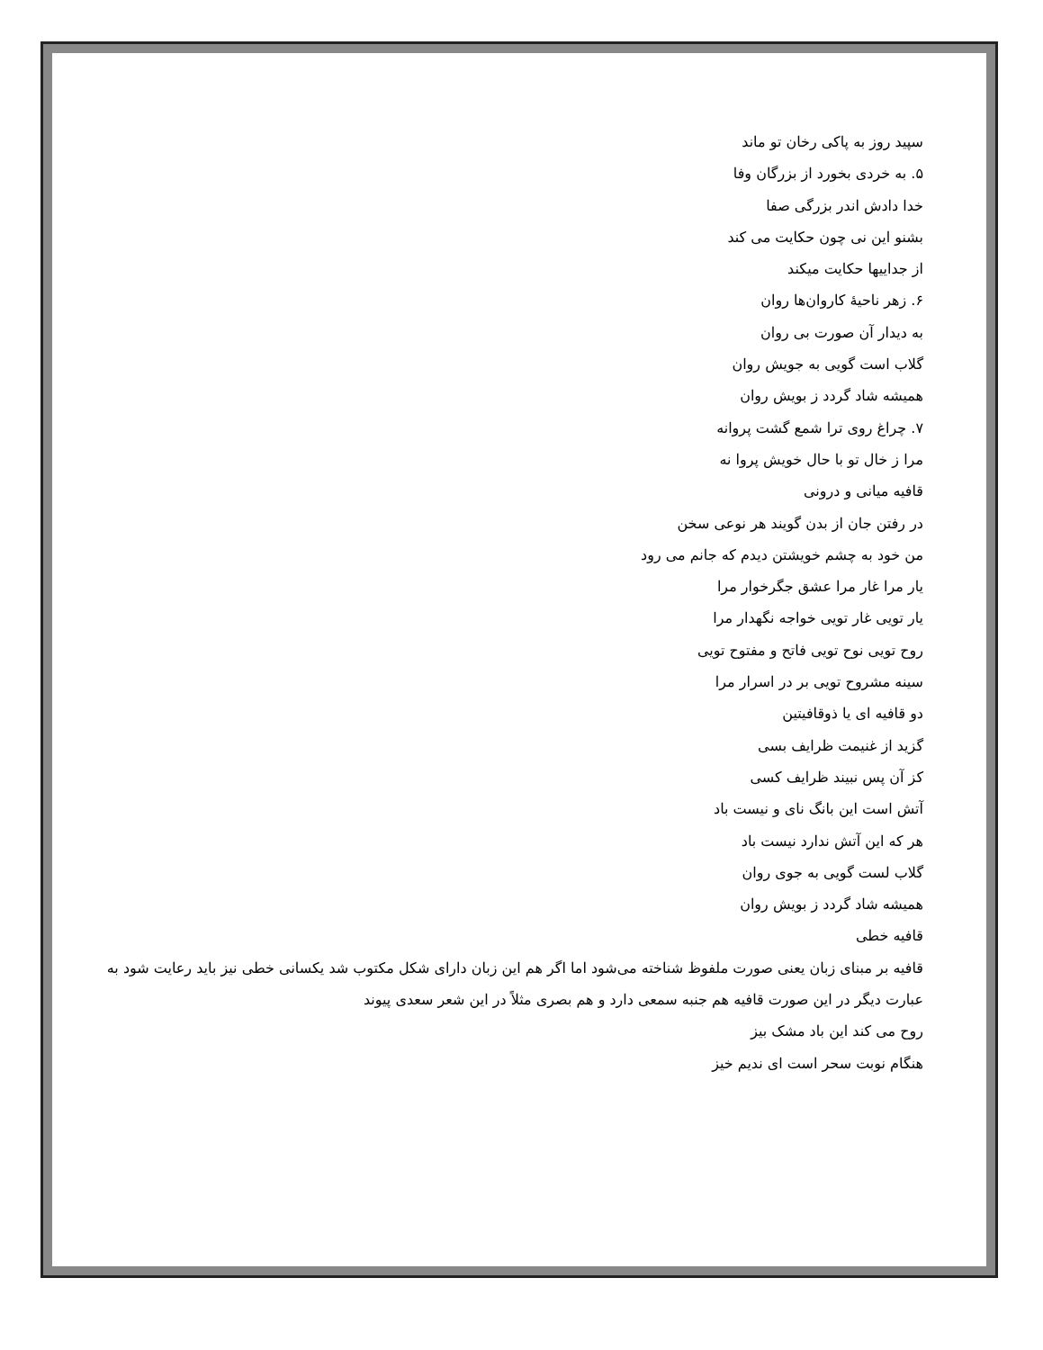سپید روز به پاکی رخان تو ماند
۵. به خردی بخورد از بزرگان وفا
خدا دادش اندر بزرگی صفا
بشنو این نی چون حکایت می کند
از جداییها حکایت میکند
۶. زهر ناحیهٔ کاروان‌ها روان
به دیدار آن صورت بی روان
گلاب است گویی به جویش روان
همیشه شاد گردد ز بویش روان
۷. چراغ روی ترا شمع گشت پروانه
مرا ز خال تو با حال خویش پروا نه
قافیه میانی و درونی
در رفتن جان از بدن گویند هر نوعی سخن
من خود به چشم خویشتن دیدم که جانم می رود
یار مرا غار مرا عشق جگرخوار مرا
یار تویی غار تویی خواجه نگهدار مرا
روح تویی نوح تویی فاتح و مفتوح تویی
سینه مشروح تویی بر در اسرار مرا
دو قافیه ای یا ذوقافیتین
گزید از غنیمت ظرایف بسی
کز آن پس نبیند ظرایف کسی
آتش است این بانگ نای و نیست باد
هر که این آتش ندارد نیست باد
گلاب لست گویی به جوی روان
همیشه شاد گردد ز بویش روان
قافیه خطی
قافیه بر مبنای زبان یعنی صورت ملفوظ شناخته می‌شود اما اگر هم این زبان دارای شکل مکتوب شد یکسانی خطی نیز باید رعایت شود به عبارت دیگر در این صورت قافیه هم جنبه سمعی دارد و هم بصری مثلاً در این شعر سعدی پیوند
روح می کند این باد مشک بیز
هنگام نوبت سحر است ای ندیم خیز